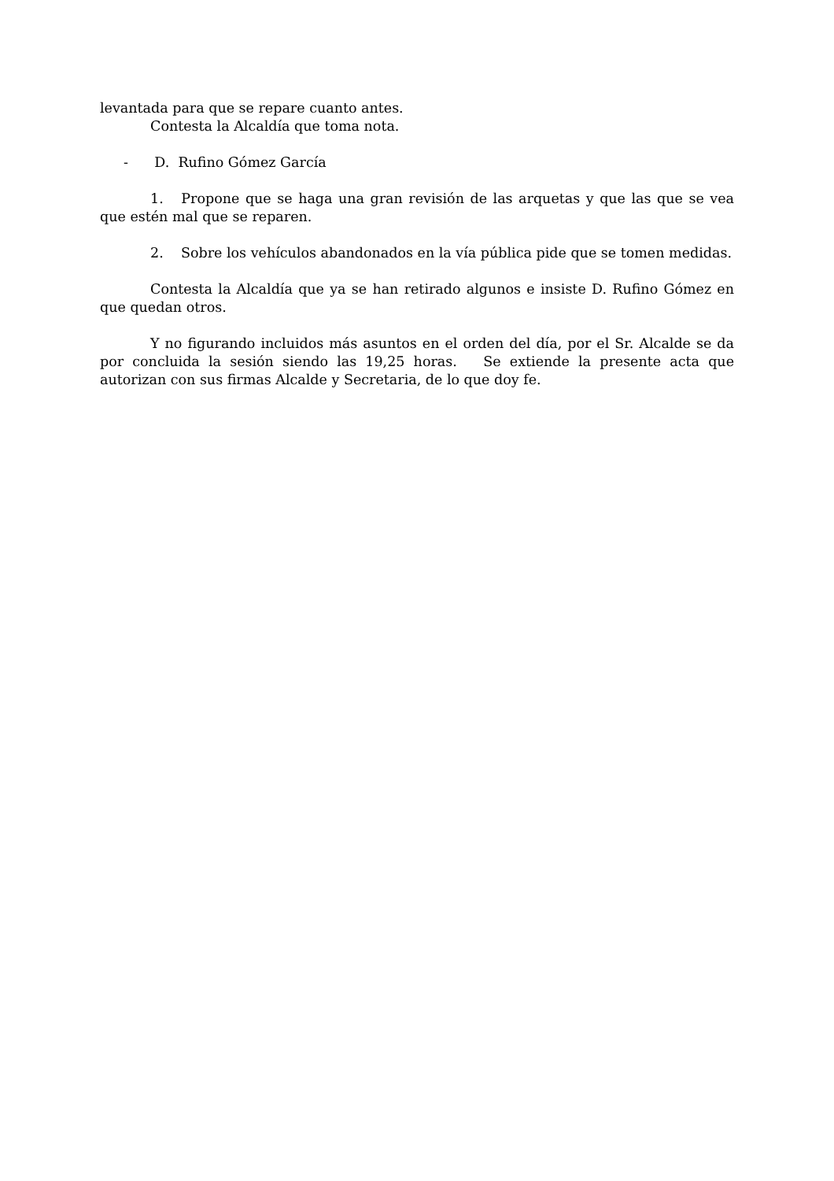levantada para que se repare cuanto antes.
Contesta la Alcaldía que toma nota.
- D. Rufino Gómez García
1. Propone que se haga una gran revisión de las arquetas y que las que se vea que estén mal que se reparen.
2. Sobre los vehículos abandonados en la vía pública pide que se tomen medidas.
Contesta la Alcaldía que ya se han retirado algunos e insiste D. Rufino Gómez en que quedan otros.
Y no figurando incluidos más asuntos en el orden del día, por el Sr. Alcalde se da por concluida la sesión siendo las 19,25 horas. Se extiende la presente acta que autorizan con sus firmas Alcalde y Secretaria, de lo que doy fe.